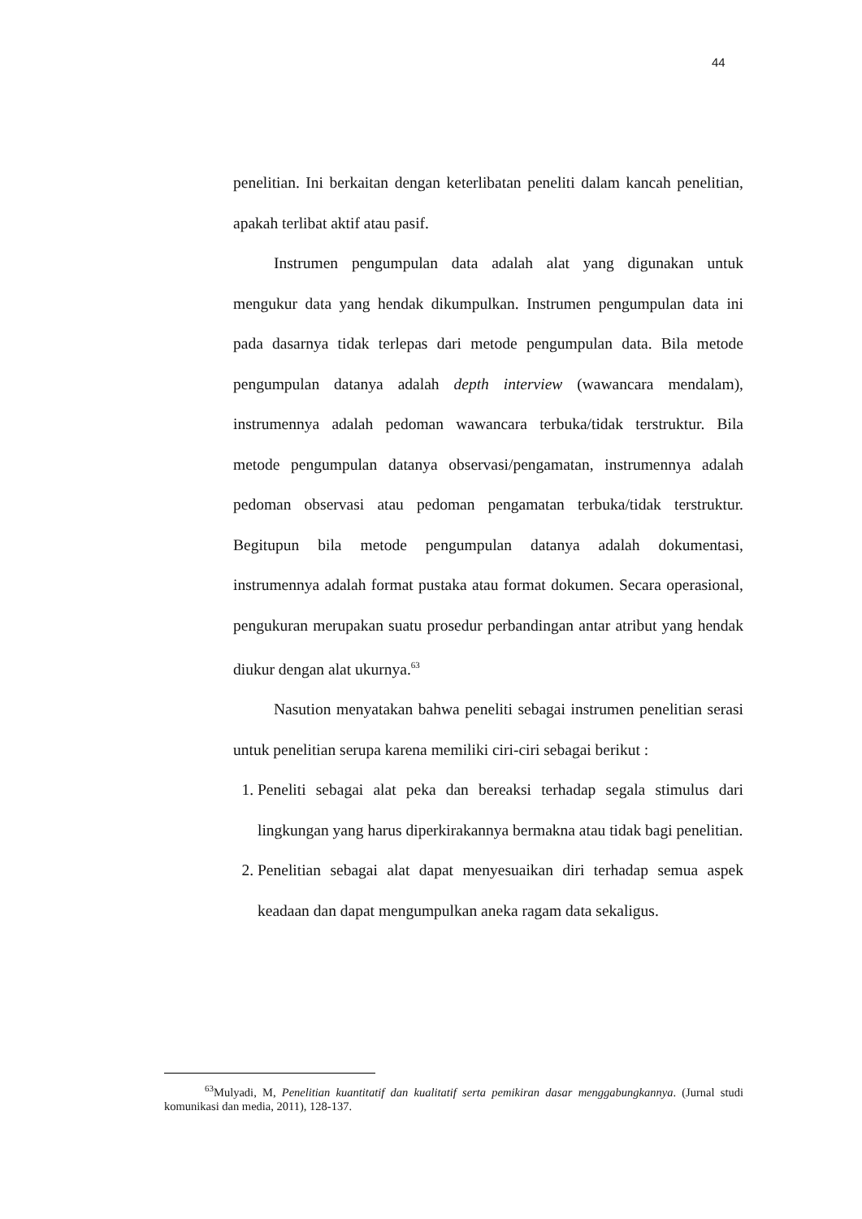44
penelitian. Ini berkaitan dengan keterlibatan peneliti dalam kancah penelitian, apakah terlibat aktif atau pasif.
Instrumen pengumpulan data adalah alat yang digunakan untuk mengukur data yang hendak dikumpulkan. Instrumen pengumpulan data ini pada dasarnya tidak terlepas dari metode pengumpulan data. Bila metode pengumpulan datanya adalah depth interview (wawancara mendalam), instrumennya adalah pedoman wawancara terbuka/tidak terstruktur. Bila metode pengumpulan datanya observasi/pengamatan, instrumennya adalah pedoman observasi atau pedoman pengamatan terbuka/tidak terstruktur. Begitupun bila metode pengumpulan datanya adalah dokumentasi, instrumennya adalah format pustaka atau format dokumen. Secara operasional, pengukuran merupakan suatu prosedur perbandingan antar atribut yang hendak diukur dengan alat ukurnya.<sup>63</sup>
Nasution menyatakan bahwa peneliti sebagai instrumen penelitian serasi untuk penelitian serupa karena memiliki ciri-ciri sebagai berikut :
1. Peneliti sebagai alat peka dan bereaksi terhadap segala stimulus dari lingkungan yang harus diperkirakannya bermakna atau tidak bagi penelitian.
2. Penelitian sebagai alat dapat menyesuaikan diri terhadap semua aspek keadaan dan dapat mengumpulkan aneka ragam data sekaligus.
<sup>63</sup> Mulyadi, M, Penelitian kuantitatif dan kualitatif serta pemikiran dasar menggabungkannya. (Jurnal studi komunikasi dan media, 2011), 128-137.